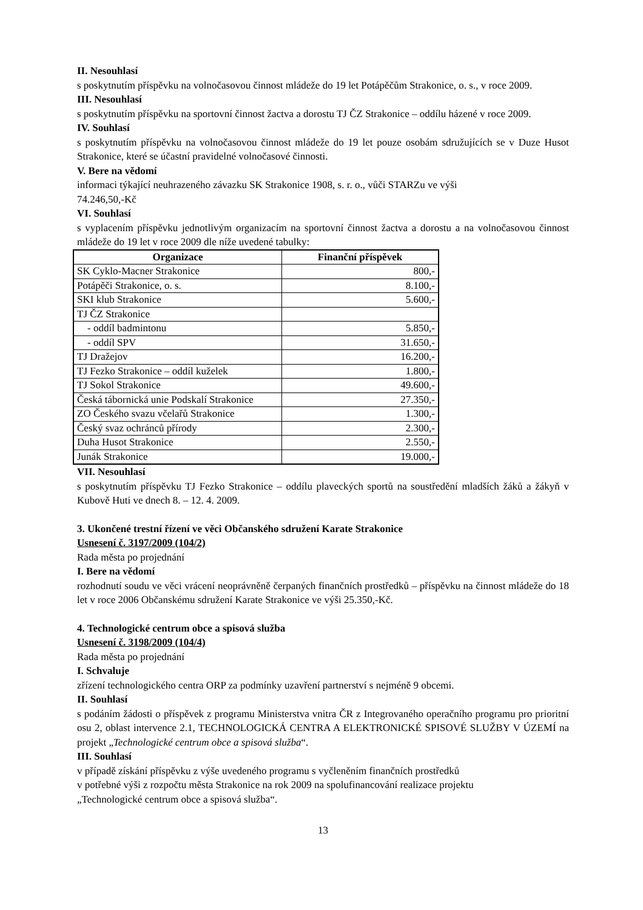II. Nesouhlasí
s poskytnutím příspěvku na volnočasovou činnost mládeže do 19 let Potápěčům Strakonice, o. s., v roce 2009.
III. Nesouhlasí
s poskytnutím příspěvku na sportovní činnost žactva a dorostu TJ ČZ Strakonice – oddílu házené v roce 2009.
IV. Souhlasí
s poskytnutím příspěvku na volnočasovou činnost mládeže do 19 let pouze osobám sdružujících se v Duze Husot Strakonice, které se účastní pravidelné volnočasové činnosti.
V. Bere na vědomí
informaci týkající neuhrazeného závazku SK Strakonice 1908, s. r. o., vůči STARZu ve výši
74.246,50,-Kč
VI. Souhlasí
s vyplacením příspěvku jednotlivým organizacím na sportovní činnost žactva a dorostu a na volnočasovou činnost mládeže do 19 let v roce 2009 dle níže uvedené tabulky:
| Organizace | Finanční příspěvek |
| --- | --- |
| SK Cyklo-Macner Strakonice | 800,- |
| Potápěči Strakonice, o. s. | 8.100,- |
| SKI klub Strakonice | 5.600,- |
| TJ ČZ Strakonice | |
| - oddíl badmintonu | 5.850,- |
| - oddíl SPV | 31.650,- |
| TJ Dražejov | 16.200,- |
| TJ Fezko Strakonice – oddíl kuželek | 1.800,- |
| TJ Sokol Strakonice | 49.600,- |
| Česká tábornická unie Podskalí Strakonice | 27.350,- |
| ZO Českého svazu včelařů Strakonice | 1.300,- |
| Český svaz ochránců přírody | 2.300,- |
| Duha Husot Strakonice | 2.550,- |
| Junák Strakonice | 19.000,- |
VII. Nesouhlasí
s poskytnutím příspěvku TJ Fezko Strakonice – oddílu plaveckých sportů na soustředění mladších žáků a žákyň v Kubově Huti ve dnech 8. – 12. 4. 2009.
3. Ukončené trestní řízení ve věci Občanského sdružení Karate Strakonice
Usnesení č. 3197/2009 (104/2)
Rada města po projednání
I. Bere na vědomí
rozhodnutí soudu ve věci vrácení neoprávněně čerpaných finančních prostředků – příspěvku na činnost mládeže do 18 let v roce 2006 Občanskému sdružení Karate Strakonice ve výši 25.350,-Kč.
4. Technologické centrum obce a spisová služba
Usnesení č. 3198/2009 (104/4)
Rada města po projednání
I. Schvaluje
zřízení technologického centra ORP za podmínky uzavření partnerství s nejméně 9 obcemi.
II. Souhlasí
s podáním žádosti o příspěvek z programu Ministerstva vnitra ČR z Integrovaného operačního programu pro prioritní osu 2, oblast intervence 2.1, TECHNOLOGICKÁ CENTRA A ELEKTRONICKÉ SPISOVÉ SLUŽBY V ÚZEMÍ na projekt „Technologické centrum obce a spisová služba“.
III. Souhlasí
v případě získání příspěvku z výše uvedeného programu s vyčleněním finančních prostředků
v potřebné výši z rozpočtu města Strakonice na rok 2009 na spolufinancování realizace projektu
„Technologické centrum obce a spisová služba“.
13